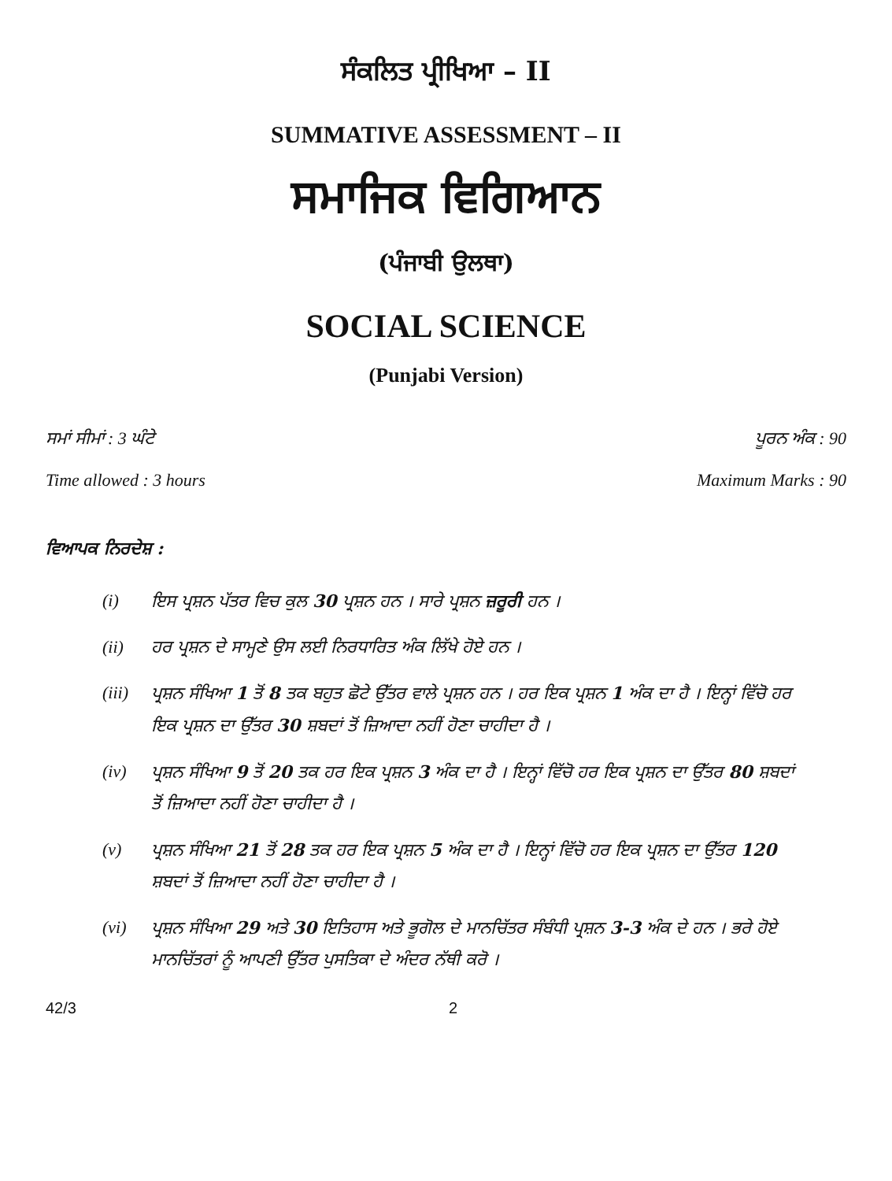ਸੰਕਲਿਤ ਪ੍ਰੀਖਿਆ – II
SUMMATIVE ASSESSMENT – II
ਸਮਾਜਿਕ ਵਿਗਿਆਨ
(ਪੰਜਾਬੀ ਉਲਥਾ)
SOCIAL SCIENCE
(Punjabi Version)
ਸਮਾਂ ਸੀਮਾਂ : 3 ਘੰਟੇ ਪੂਰਨ ਅੰਕ : 90
Time allowed : 3 hours Maximum Marks : 90
ਵਿਆਪਕ ਨਿਰਦੇਸ਼ :
(i) ਇਸ ਪ੍ਰਸ਼ਨ ਪੱਤਰ ਵਿਚ ਕੁਲ 30 ਪ੍ਰਸ਼ਨ ਹਨ । ਸਾਰੇ ਪ੍ਰਸ਼ਨ ਜ਼ਰੂਰੀ ਹਨ ।
(ii) ਹਰ ਪ੍ਰਸ਼ਨ ਦੇ ਸਾਮ੍ਹਣੇ ਉਸ ਲਈ ਨਿਰਧਾਰਿਤ ਅੰਕ ਲਿੱਖੇ ਹੋਏ ਹਨ ।
(iii) ਪ੍ਰਸ਼ਨ ਸੰਖਿਆ 1 ਤੋਂ 8 ਤਕ ਬਹੁਤ ਛੋਟੇ ਉੱਤਰ ਵਾਲੇ ਪ੍ਰਸ਼ਨ ਹਨ । ਹਰ ਇਕ ਪ੍ਰਸ਼ਨ 1 ਅੰਕ ਦਾ ਹੈ । ਇਨ੍ਹਾਂ ਵਿੱਚੋ ਹਰ ਇਕ ਪ੍ਰਸ਼ਨ ਦਾ ਉੱਤਰ 30 ਸ਼ਬਦਾਂ ਤੋਂ ਜ਼ਿਆਦਾ ਨਹੀਂ ਹੋਣਾ ਚਾਹੀਦਾ ਹੈ ।
(iv) ਪ੍ਰਸ਼ਨ ਸੰਖਿਆ 9 ਤੋਂ 20 ਤਕ ਹਰ ਇਕ ਪ੍ਰਸ਼ਨ 3 ਅੰਕ ਦਾ ਹੈ । ਇਨ੍ਹਾਂ ਵਿੱਚੋ ਹਰ ਇਕ ਪ੍ਰਸ਼ਨ ਦਾ ਉੱਤਰ 80 ਸ਼ਬਦਾਂ ਤੋਂ ਜ਼ਿਆਦਾ ਨਹੀਂ ਹੋਣਾ ਚਾਹੀਦਾ ਹੈ ।
(v) ਪ੍ਰਸ਼ਨ ਸੰਖਿਆ 21 ਤੋਂ 28 ਤਕ ਹਰ ਇਕ ਪ੍ਰਸ਼ਨ 5 ਅੰਕ ਦਾ ਹੈ । ਇਨ੍ਹਾਂ ਵਿੱਚੋ ਹਰ ਇਕ ਪ੍ਰਸ਼ਨ ਦਾ ਉੱਤਰ 120 ਸ਼ਬਦਾਂ ਤੋਂ ਜ਼ਿਆਦਾ ਨਹੀਂ ਹੋਣਾ ਚਾਹੀਦਾ ਹੈ ।
(vi) ਪ੍ਰਸ਼ਨ ਸੰਖਿਆ 29 ਅਤੇ 30 ਇਤਿਹਾਸ ਅਤੇ ਭੂਗੋਲ ਦੇ ਮਾਨਚਿੱਤਰ ਸੰਬੰਧੀ ਪ੍ਰਸ਼ਨ 3-3 ਅੰਕ ਦੇ ਹਨ । ਭਰੇ ਹੋਏ ਮਾਨਚਿੱਤਰਾਂ ਨੂੰ ਆਪਣੀ ਉੱਤਰ ਪੁਸਤਿਕਾ ਦੇ ਅੰਦਰ ਨੱਥੀ ਕਰੋ ।
42/3 2